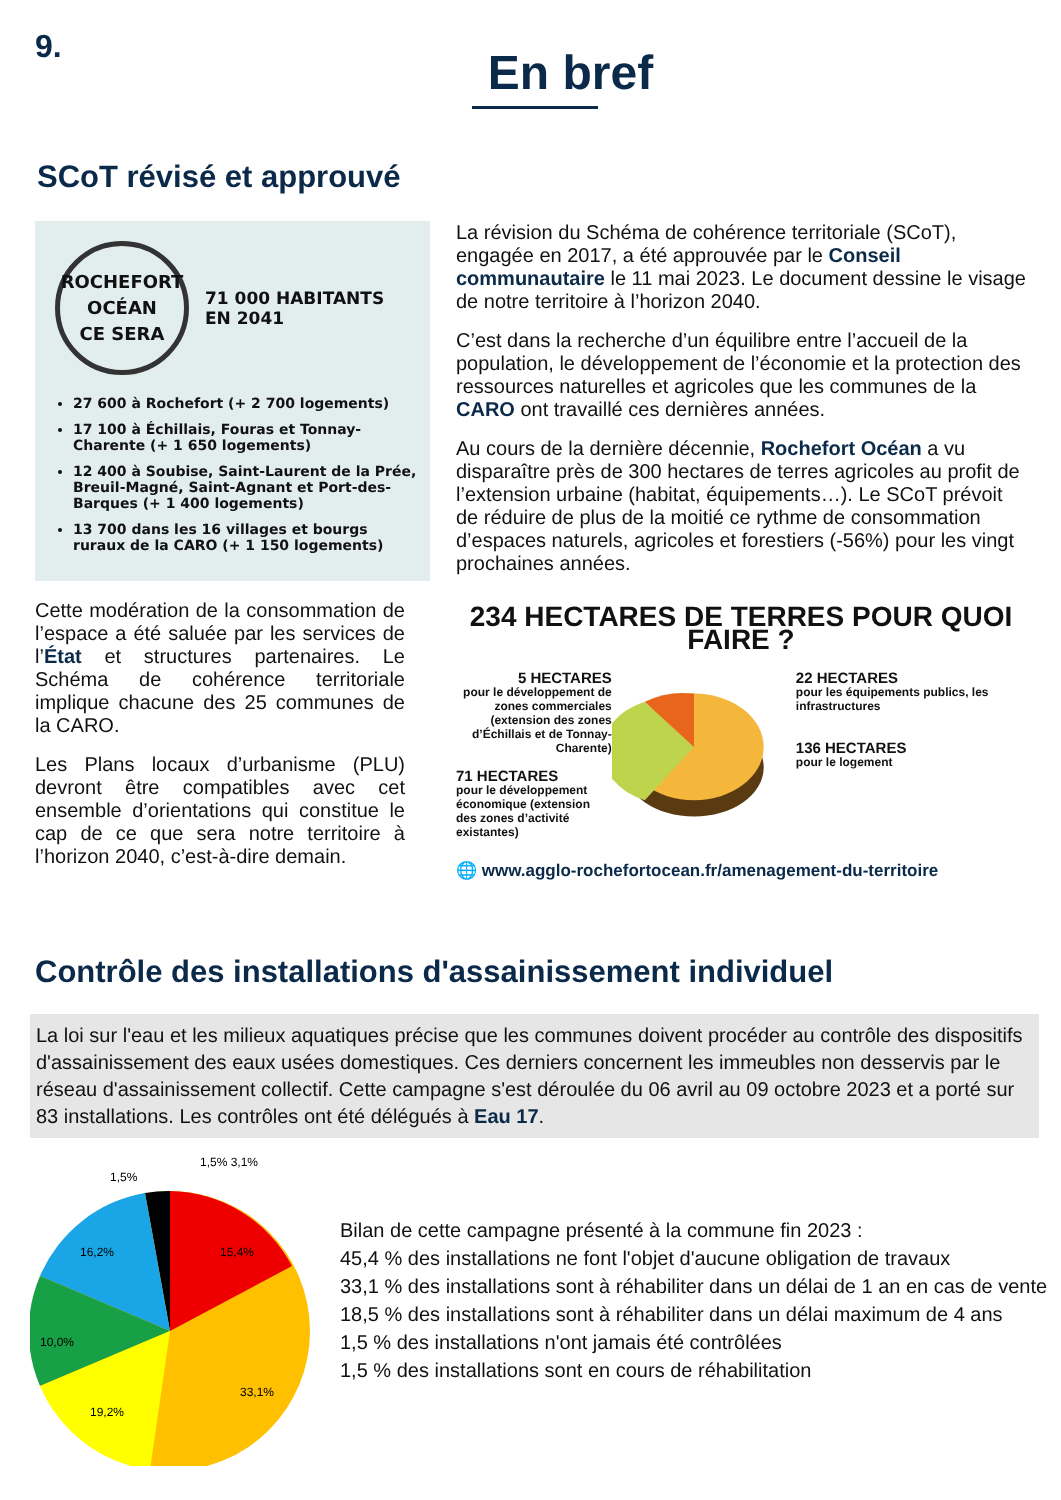9.
En bref
SCoT révisé et approuvé
ROCHEFORT
OCÉAN
CE SERA
71 000 HABITANTS
EN 2041
27 600 à Rochefort (+ 2 700 logements)
17 100 à Échillais, Fouras et Tonnay-Charente (+ 1 650 logements)
12 400 à Soubise, Saint-Laurent de la Prée, Breuil-Magné, Saint-Agnant et Port-des-Barques (+ 1 400 logements)
13 700 dans les 16 villages et bourgs ruraux de la CARO (+ 1 150 logements)
Cette modération de la consommation de l’espace a été saluée par les services de l’État et structures partenaires. Le Schéma de cohérence territoriale implique chacune des 25 communes de la CARO.
Les Plans locaux d’urbanisme (PLU) devront être compatibles avec cet ensemble d’orientations qui constitue le cap de ce que sera notre territoire à l’horizon 2040, c’est-à-dire demain.
La révision du Schéma de cohérence territoriale (SCoT), engagée en 2017, a été approuvée par le Conseil communautaire le 11 mai 2023. Le document dessine le visage de notre territoire à l’horizon 2040.
C’est dans la recherche d’un équilibre entre l’accueil de la population, le développement de l’économie et la protection des ressources naturelles et agricoles que les communes de la CARO ont travaillé ces dernières années.
Au cours de la dernière décennie, Rochefort Océan a vu disparaître près de 300 hectares de terres agricoles au profit de l’extension urbaine (habitat, équipements…). Le SCoT prévoit de réduire de plus de la moitié ce rythme de consommation d’espaces naturels, agricoles et forestiers (-56%) pour les vingt prochaines années.
234 HECTARES DE TERRES POUR QUOI FAIRE ?
5 HECTARES
pour le développement de zones commerciales (extension des zones d’Échillais et de Tonnay-Charente)
71 HECTARES
pour le développement économique (extension des zones d’activité existantes)
22 HECTARES
pour les équipements publics, les infrastructures
136 HECTARES
pour le logement
🌐 www.agglo-rochefortocean.fr/amenagement-du-territoire
Contrôle des installations d'assainissement individuel
La loi sur l'eau et les milieux aquatiques précise que les communes doivent procéder au contrôle des dispositifs d'assainissement des eaux usées domestiques. Ces derniers concernent les immeubles non desservis par le réseau d'assainissement collectif. Cette campagne s'est déroulée du 06 avril au 09 octobre 2023 et a porté sur 83 installations. Les contrôles ont été délégués à Eau 17.
1,5% 3,1%
15,4%
16,2%
10,0%
33,1%
19,2%
1,5%
Bilan de cette campagne présenté à la commune fin 2023 :
45,4 % des installations ne font l'objet d'aucune obligation de travaux
33,1 % des installations sont à réhabiliter dans un délai de 1 an en cas de vente
18,5 % des installations sont à réhabiliter dans un délai maximum de 4 ans
1,5 % des installations n'ont jamais été contrôlées
1,5 % des installations sont en cours de réhabilitation